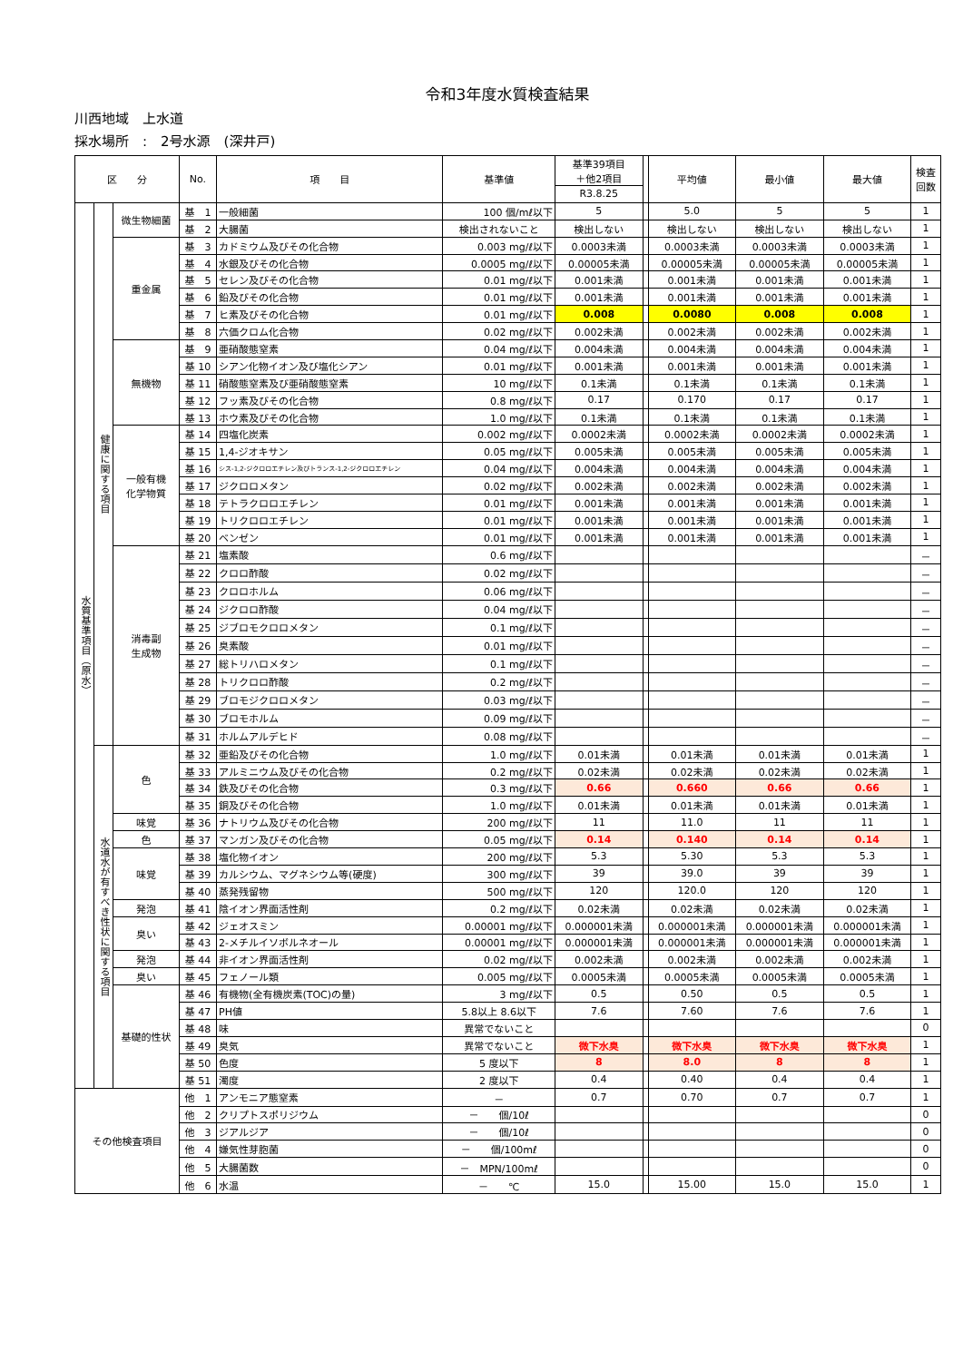令和3年度水質検査結果
川西地域　上水道
採水場所　:　2号水源　(深井戸)
| 区 分 | | | No. | 項 目 | 基準値 | 基準39項目 ＋他2項目 | | 平均値 | 最小値 | 最大値 | 検査 回数 |
| --- | --- | --- | --- | --- | --- | --- | --- | --- | --- | --- | --- |
| | | | | | | R3.8.25 | | | | | |
| 水質基準項目（原水） | 健康に関する項目 | 微生物細菌 | 基 1 | 一般細菌 | 100 個/mℓ以下 | 5 | | 5.0 | 5 | 5 | 1 |
| | | | 基 2 | 大腸菌 | 検出されないこと | 検出しない | | 検出しない | 検出しない | 検出しない | 1 |
| | | 重金属 | 基 3 | カドミウム及びその化合物 | 0.003 mg/ℓ以下 | 0.0003未満 | | 0.0003未満 | 0.0003未満 | 0.0003未満 | 1 |
| | | | 基 4 | 水銀及びその化合物 | 0.0005 mg/ℓ以下 | 0.00005未満 | | 0.00005未満 | 0.00005未満 | 0.00005未満 | 1 |
| | | | 基 5 | セレン及びその化合物 | 0.01 mg/ℓ以下 | 0.001未満 | | 0.001未満 | 0.001未満 | 0.001未満 | 1 |
| | | | 基 6 | 鉛及びその化合物 | 0.01 mg/ℓ以下 | 0.001未満 | | 0.001未満 | 0.001未満 | 0.001未満 | 1 |
| | | | 基 7 | ヒ素及びその化合物 | 0.01 mg/ℓ以下 | 0.008 | | 0.0080 | 0.008 | 0.008 | 1 |
| | | | 基 8 | 六価クロム化合物 | 0.02 mg/ℓ以下 | 0.002未満 | | 0.002未満 | 0.002未満 | 0.002未満 | 1 |
| | | 無機物 | 基 9 | 亜硝酸態窒素 | 0.04 mg/ℓ以下 | 0.004未満 | | 0.004未満 | 0.004未満 | 0.004未満 | 1 |
| | | | 基 10 | シアン化物イオン及び塩化シアン | 0.01 mg/ℓ以下 | 0.001未満 | | 0.001未満 | 0.001未満 | 0.001未満 | 1 |
| | | | 基 11 | 硝酸態窒素及び亜硝酸態窒素 | 10 mg/ℓ以下 | 0.1未満 | | 0.1未満 | 0.1未満 | 0.1未満 | 1 |
| | | | 基 12 | フッ素及びその化合物 | 0.8 mg/ℓ以下 | 0.17 | | 0.170 | 0.17 | 0.17 | 1 |
| | | | 基 13 | ホウ素及びその化合物 | 1.0 mg/ℓ以下 | 0.1未満 | | 0.1未満 | 0.1未満 | 0.1未満 | 1 |
| | | 一般有機 化学物質 | 基 14 | 四塩化炭素 | 0.002 mg/ℓ以下 | 0.0002未満 | | 0.0002未満 | 0.0002未満 | 0.0002未満 | 1 |
| | | | 基 15 | 1,4-ジオキサン | 0.05 mg/ℓ以下 | 0.005未満 | | 0.005未満 | 0.005未満 | 0.005未満 | 1 |
| | | | 基 16 | シス-1,2-ジクロロエチレン及びトランス-1,2-ジクロロエチレン | 0.04 mg/ℓ以下 | 0.004未満 | | 0.004未満 | 0.004未満 | 0.004未満 | 1 |
| | | | 基 17 | ジクロロメタン | 0.02 mg/ℓ以下 | 0.002未満 | | 0.002未満 | 0.002未満 | 0.002未満 | 1 |
| | | | 基 18 | テトラクロロエチレン | 0.01 mg/ℓ以下 | 0.001未満 | | 0.001未満 | 0.001未満 | 0.001未満 | 1 |
| | | | 基 19 | トリクロロエチレン | 0.01 mg/ℓ以下 | 0.001未満 | | 0.001未満 | 0.001未満 | 0.001未満 | 1 |
| | | | 基 20 | ベンゼン | 0.01 mg/ℓ以下 | 0.001未満 | | 0.001未満 | 0.001未満 | 0.001未満 | 1 |
| | | 消毒副 生成物 | 基 21 | 塩素酸 | 0.6 mg/ℓ以下 | | | | | | － |
| | | | 基 22 | クロロ酢酸 | 0.02 mg/ℓ以下 | | | | | | － |
| | | | 基 23 | クロロホルム | 0.06 mg/ℓ以下 | | | | | | － |
| | | | 基 24 | ジクロロ酢酸 | 0.04 mg/ℓ以下 | | | | | | － |
| | | | 基 25 | ジブロモクロロメタン | 0.1 mg/ℓ以下 | | | | | | － |
| | | | 基 26 | 臭素酸 | 0.01 mg/ℓ以下 | | | | | | － |
| | | | 基 27 | 総トリハロメタン | 0.1 mg/ℓ以下 | | | | | | － |
| | | | 基 28 | トリクロロ酢酸 | 0.2 mg/ℓ以下 | | | | | | － |
| | | | 基 29 | ブロモジクロロメタン | 0.03 mg/ℓ以下 | | | | | | － |
| | | | 基 30 | ブロモホルム | 0.09 mg/ℓ以下 | | | | | | － |
| | | | 基 31 | ホルムアルデヒド | 0.08 mg/ℓ以下 | | | | | | － |
| | 水道水が有すべき性状に関する項目 | 色 | 基 32 | 亜鉛及びその化合物 | 1.0 mg/ℓ以下 | 0.01未満 | | 0.01未満 | 0.01未満 | 0.01未満 | 1 |
| | | | 基 33 | アルミニウム及びその化合物 | 0.2 mg/ℓ以下 | 0.02未満 | | 0.02未満 | 0.02未満 | 0.02未満 | 1 |
| | | | 基 34 | 鉄及びその化合物 | 0.3 mg/ℓ以下 | 0.66 | | 0.660 | 0.66 | 0.66 | 1 |
| | | | 基 35 | 銅及びその化合物 | 1.0 mg/ℓ以下 | 0.01未満 | | 0.01未満 | 0.01未満 | 0.01未満 | 1 |
| | | 味覚 | 基 36 | ナトリウム及びその化合物 | 200 mg/ℓ以下 | 11 | | 11.0 | 11 | 11 | 1 |
| | | 色 | 基 37 | マンガン及びその化合物 | 0.05 mg/ℓ以下 | 0.14 | | 0.140 | 0.14 | 0.14 | 1 |
| | | 味覚 | 基 38 | 塩化物イオン | 200 mg/ℓ以下 | 5.3 | | 5.30 | 5.3 | 5.3 | 1 |
| | | | 基 39 | カルシウム、マグネシウム等(硬度) | 300 mg/ℓ以下 | 39 | | 39.0 | 39 | 39 | 1 |
| | | | 基 40 | 蒸発残留物 | 500 mg/ℓ以下 | 120 | | 120.0 | 120 | 120 | 1 |
| | | 発泡 | 基 41 | 陰イオン界面活性剤 | 0.2 mg/ℓ以下 | 0.02未満 | | 0.02未満 | 0.02未満 | 0.02未満 | 1 |
| | | 臭い | 基 42 | ジェオスミン | 0.00001 mg/ℓ以下 | 0.000001未満 | | 0.000001未満 | 0.000001未満 | 0.000001未満 | 1 |
| | | | 基 43 | 2-メチルイソボルネオール | 0.00001 mg/ℓ以下 | 0.000001未満 | | 0.000001未満 | 0.000001未満 | 0.000001未満 | 1 |
| | | 発泡 | 基 44 | 非イオン界面活性剤 | 0.02 mg/ℓ以下 | 0.002未満 | | 0.002未満 | 0.002未満 | 0.002未満 | 1 |
| | | 臭い | 基 45 | フェノール類 | 0.005 mg/ℓ以下 | 0.0005未満 | | 0.0005未満 | 0.0005未満 | 0.0005未満 | 1 |
| | | 基礎的性状 | 基 46 | 有機物(全有機炭素(TOC)の量) | 3 mg/ℓ以下 | 0.5 | | 0.50 | 0.5 | 0.5 | 1 |
| | | | 基 47 | PH値 | 5.8以上 8.6以下 | 7.6 | | 7.60 | 7.6 | 7.6 | 1 |
| | | | 基 48 | 味 | 異常でないこと | | | | | | 0 |
| | | | 基 49 | 臭気 | 異常でないこと | 微下水臭 | | 微下水臭 | 微下水臭 | 微下水臭 | 1 |
| | | | 基 50 | 色度 | 5 度以下 | 8 | | 8.0 | 8 | 8 | 1 |
| | | | 基 51 | 濁度 | 2 度以下 | 0.4 | | 0.40 | 0.4 | 0.4 | 1 |
| その他検査項目 | | | 他 1 | アンモニア態窒素 | － | 0.7 | | 0.70 | 0.7 | 0.7 | 1 |
| | | | 他 2 | クリプトスポリジウム | － 個/10ℓ | | | | | | 0 |
| | | | 他 3 | ジアルジア | － 個/10ℓ | | | | | | 0 |
| | | | 他 4 | 嫌気性芽胞菌 | － 個/100mℓ | | | | | | 0 |
| | | | 他 5 | 大腸菌数 | － MPN/100mℓ | | | | | | 0 |
| | | | 他 6 | 水温 | － ℃ | 15.0 | | 15.00 | 15.0 | 15.0 | 1 |